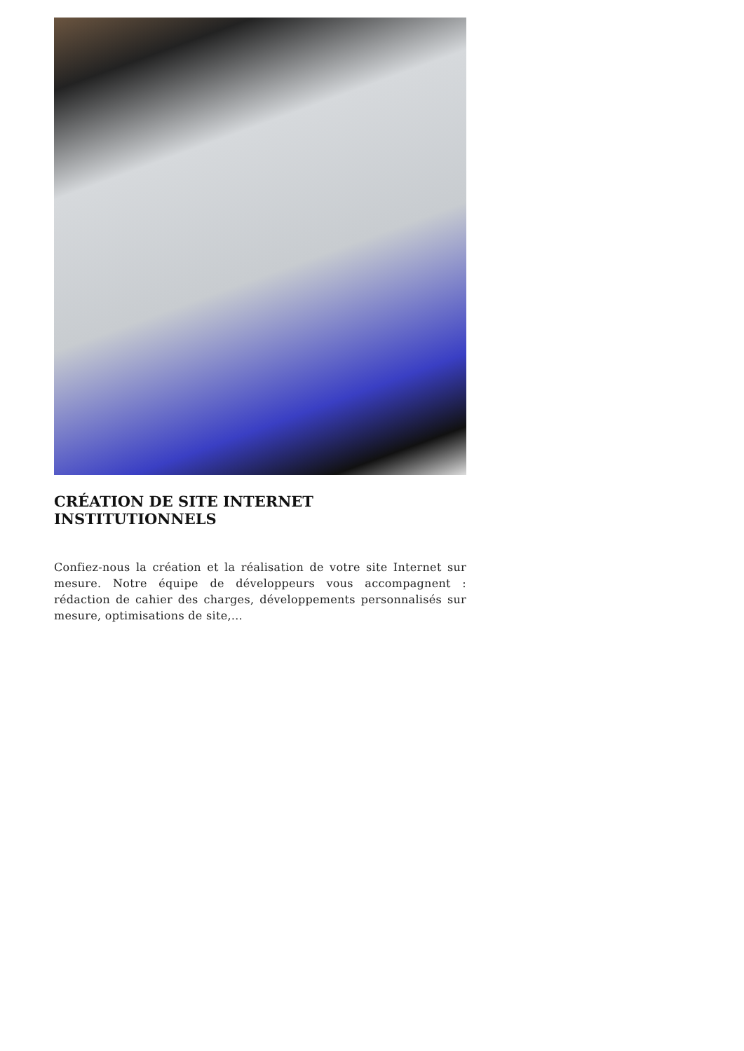CRÉATION DE SITE INTERNET INSTITUTIONNELS
Confiez-nous la création et la réalisation de votre site Internet sur mesure. Notre équipe de développeurs vous accompagnent : rédaction de cahier des charges, développements personnalisés sur mesure, optimisations de site,…